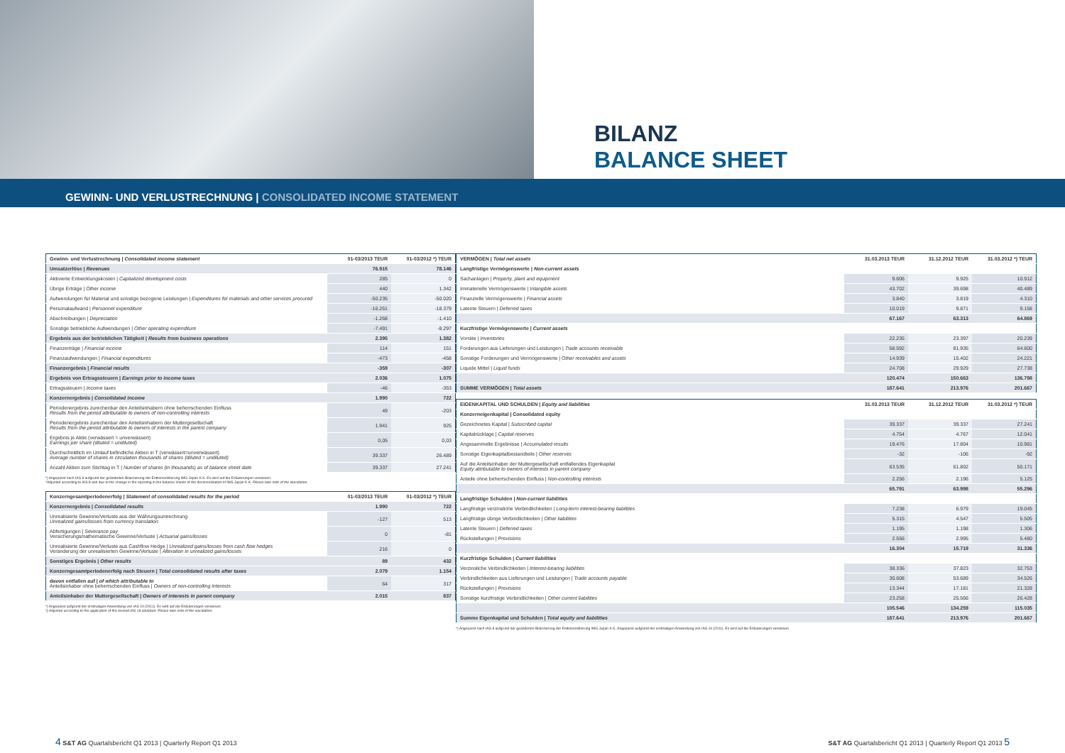BILANZ
BALANCE SHEET
GEWINN- UND VERLUSTRECHNUNG | CONSOLIDATED INCOME STATEMENT
| Gewinn- und Verlustrechnung / Consolidated income statement | 01-03/2013 TEUR | 01-03/2012 *) TEUR |
| --- | --- | --- |
| Umsatzerlöse / Revenues | 76.915 | 78.146 |
| Aktivierte Entwicklungskosten / Capitalized development costs | 285 | 0 |
| Übrige Erträge / Other income | 440 | 1.342 |
| Aufwendungen für Material und sonstige bezogene Leistungen / Expenditures for materials and other services procured | -50.235 | -50.020 |
| Personalaufwand / Personnel expenditure | -16.251 | -18.379 |
| Abschreibungen / Depreciation | -1.268 | -1.410 |
| Sonstige betriebliche Aufwendungen / Other operating expenditure | -7.491 | -8.297 |
| Ergebnis aus der betrieblichen Tätigkeit / Results from business operations | 2.395 | 1.382 |
| Finanzerträge / Financial income | 114 | 151 |
| Finanzaufwendungen / Financial expenditures | -473 | -458 |
| Finanzergebnis / Financial results | -359 | -307 |
| Ergebnis von Ertragssteuern / Earnings prior to income taxes | 2.036 | 1.075 |
| Ertragssteuern / Income taxes | -46 | -353 |
| Konzernergebnis / Consolidated income | 1.990 | 722 |
| Periodenergebnis zurechenbar den Anteilsinhabern ohne beherrschenden Einfluss Results from the period attributable to owners of non-controlling interests | 49 | -203 |
| Periodenergebnis zurechenbar den Anteilsinhabern der Muttergesellschaft Results from the period attributable to owners of interests in the parent company | 1.941 | 925 |
| Ergebnis je Aktie (verwässert = unverwässert) Earnings per share (diluted = undiluted) | 0,05 | 0,03 |
| Durchschnittlich im Umlauf befindliche Aktien in T (verwässert=unverwässert) Average number of shares in circulation thousands of shares (diluted = undiluted) | 39.337 | 26.489 |
| Anzahl Aktien zum Stichtag in T / Number of shares (in thousands) as of balance sheet date | 39.337 | 27.241 |
*) Angepasst nach IAS 8 aufgrund der geänderten Bilanzierung der Entkonsolidierung IMG Japan K.K. Es wird auf die Erläuterungen verwiesen.
*Adjusted according to IAS 8 and due to the change in the reporting in the balance sheets of the deconsolidation of IMG Japan K.K. Please take note of the elucidation.
| Konzerngesamtperiodenerfolg / Statement of consolidated results for the period | 01-03/2013 TEUR | 01-03/2012 *) TEUR |
| --- | --- | --- |
| Konzernergebnis / Consolidated results | 1.990 | 722 |
| Unrealisierte Gewinne/Verluste aus der Währungsumrechnung Unrealized gains/losses from currency translation | -127 | 513 |
| Abfertigungen / Severance pay Versicherungsmathematische Gewinne/Verluste / Actuarial gains/losses | 0 | -81 |
| Unrealisierte Gewinne/Verluste aus Cashflow Hedge / Unrealized gains/losses from cash flow hedges Veränderung der unrealisierten Gewinne/Verluste / Alteration in unrealized gains/losses | 216 | 0 |
| Sonstiges Ergebnis / Other results | 89 | 432 |
| Konzerngesamtperiodenerfolg nach Steuern / Total consolidated results after taxes | 2.079 | 1.154 |
| davon entfallen auf / of which attributable to Anteilsinhaber ohne beherrschenden Einfluss / Owners of non-controlling interests | 64 | 317 |
| Anteilsinhaber der Muttergesellschaft / Owners of interests in parent company | 2.015 | 837 |
*) Angepasst aufgrund der erstmaligen Anwendung von IAS 19 (2011). Es wird auf die Erläuterungen verwiesen.
*) Adjusted according to the application of the revised IAS 19 standard. Please take note of the elucidation.
| VERMÖGEN / Total net assets | 31.03.2013 TEUR | 31.12.2012 TEUR | 31.03.2012 *) TEUR |
| --- | --- | --- | --- |
| Langfristige Vermögenswerte / Non-current assets | | | |
| Sachanlagen / Property, plant and equipment | 9.606 | 9.925 | 10.912 |
| Immaterielle Vermögenswerte / Intangible assets | 43.702 | 39.698 | 40.489 |
| Finanzielle Vermögenswerte / Financial assets | 3.840 | 3.819 | 4.310 |
| Latente Steuern / Deferred taxes | 10.019 | 9.871 | 9.158 |
| | 67.167 | 63.313 | 64.869 |
| Kurzfristige Vermögenswerte / Current assets | | | |
| Vorräte / Inventories | 22.235 | 23.397 | 20.239 |
| Forderungen aus Lieferungen und Leistungen / Trade accounts receivable | 58.592 | 81.935 | 64.600 |
| Sonstige Forderungen und Vermögenswerte / Other receivables and assets | 14.939 | 15.402 | 24.221 |
| Liquide Mittel / Liquid funds | 24.708 | 29.929 | 27.738 |
| | 120.474 | 150.663 | 136.798 |
| SUMME VERMÖGEN / Total assets | 187.641 | 213.976 | 201.667 |
| EIGENKAPITAL UND SCHULDEN / Equity and liabilities | 31.03.2013 TEUR | 31.12.2012 TEUR | 31.03.2012 *) TEUR |
| --- | --- | --- | --- |
| Konzerneigenkapital / Consolidated equity | | | |
| Gezeichnetes Kapital / Subscribed capital | 39.337 | 39.337 | 27.241 |
| Kapitalrücklage / Capital reserves | 4.754 | 4.767 | 12.041 |
| Angesammelte Ergebnisse / Accumulated results | 19.476 | 17.804 | 10.981 |
| Sonstige Eigenkapitalbestandteile / Other reserves | -32 | -106 | -92 |
| Auf die Anteilsinhaber der Muttergesellschaft entfallendes Eigenkapital Equity attributable to owners of interests in parent company | 63.535 | 61.802 | 50.171 |
| Anteile ohne beherrschenden Einfluss / Non-controlling interests | 2.256 | 2.196 | 5.125 |
| | 65.791 | 63.998 | 55.296 |
| Langfristige Schulden / Non-current liabilities | | | |
| Langfristige verzinsliche Verbindlichkeiten / Long-term interest-bearing liabilities | 7.238 | 6.979 | 19.045 |
| Langfristige übrige Verbindlichkeiten / Other liabilities | 5.315 | 4.547 | 5.505 |
| Latente Steuern / Deferred taxes | 1.195 | 1.198 | 1.306 |
| Rückstellungen / Provisions | 2.556 | 2.995 | 5.480 |
| | 16.304 | 15.719 | 31.336 |
| Kurzfristige Schulden / Current liabilities | | | |
| Verzinsliche Verbindlichkeiten / Interest-bearing liabilities | 38.336 | 37.823 | 32.753 |
| Verbindlichkeiten aus Lieferungen und Leistungen / Trade accounts payable | 30.608 | 53.689 | 34.526 |
| Rückstellungen / Provisions | 13.344 | 17.181 | 21.328 |
| Sonstige kurzfristige Verbindlichkeiten / Other current liabilities | 23.258 | 25.566 | 26.428 |
| | 105.546 | 134.259 | 115.035 |
| Summe Eigenkapital und Schulden / Total equity and liabilities | 187.641 | 213.976 | 201.667 |
*) Angepasst nach IAS 8 aufgrund der geänderten Bilanzierung der Entkonsolidierung IMG Japan K.K. Angepasst aufgrund der erstmaligen Anwendung von IAS 19 (2011). Es wird auf die Erläuterungen verwiesen.
4 S&T AG Quartalsbericht Q1 2013 | Quarterly Report Q1 2013
S&T AG Quartalsbericht Q1 2013 | Quarterly Report Q1 2013 5